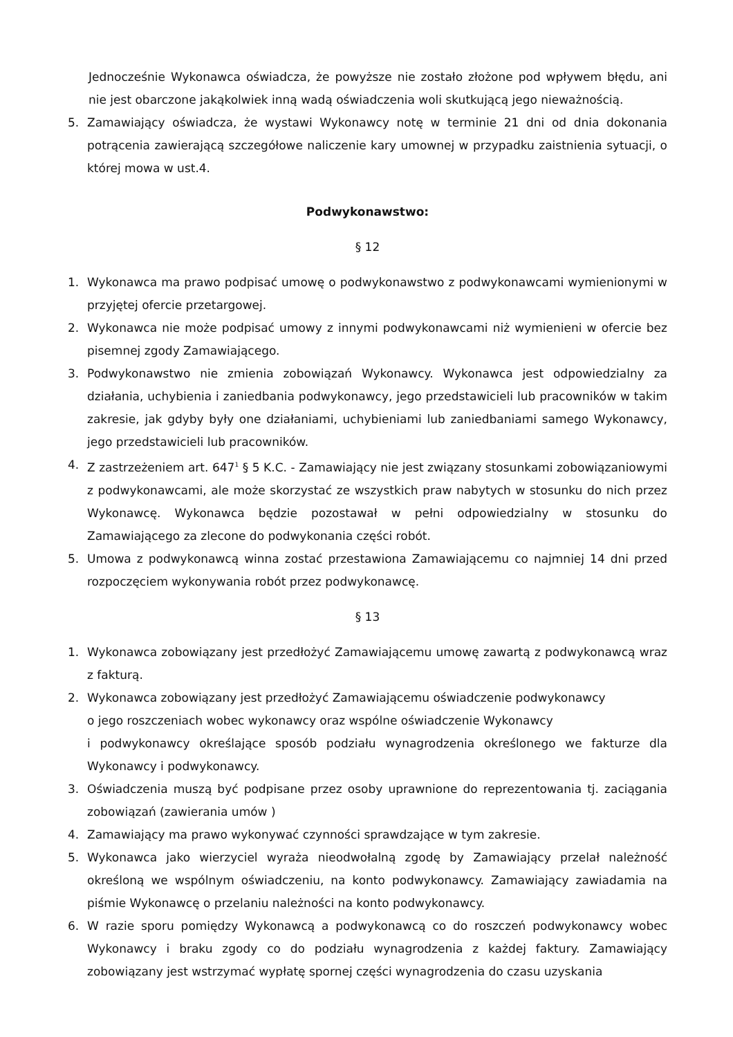Jednocześnie Wykonawca oświadcza, że powyższe nie zostało złożone pod wpływem błędu, ani nie jest obarczone jakąkolwiek inną wadą oświadczenia woli skutkującą jego nieważnością.
5. Zamawiający oświadcza, że wystawi Wykonawcy notę w terminie 21 dni od dnia dokonania potrącenia zawierającą szczegółowe naliczenie kary umownej w przypadku zaistnienia sytuacji, o której mowa w ust.4.
Podwykonawstwo:
§ 12
1. Wykonawca ma prawo podpisać umowę o podwykonawstwo z podwykonawcami wymienionymi w przyjętej ofercie przetargowej.
2. Wykonawca nie może podpisać umowy z innymi podwykonawcami niż wymienieni w ofercie bez pisemnej zgody Zamawiającego.
3. Podwykonawstwo nie zmienia zobowiązań Wykonawcy. Wykonawca jest odpowiedzialny za działania, uchybienia i zaniedbania podwykonawcy, jego przedstawicieli lub pracowników w takim zakresie, jak gdyby były one działaniami, uchybieniami lub zaniedbaniami samego Wykonawcy, jego przedstawicieli lub pracowników.
4. Z zastrzeżeniem art. 647<sup>1</sup> § 5 K.C. - Zamawiający nie jest związany stosunkami zobowiązaniowymi z podwykonawcami, ale może skorzystać ze wszystkich praw nabytych w stosunku do nich przez Wykonawcę. Wykonawca będzie pozostawał w pełni odpowiedzialny w stosunku do Zamawiającego za zlecone do podwykonania części robót.
5. Umowa z podwykonawcą winna zostać przestawiona Zamawiającemu co najmniej 14 dni przed rozpoczęciem wykonywania robót przez podwykonawcę.
§ 13
1. Wykonawca zobowiązany jest przedłożyć Zamawiającemu umowę zawartą z podwykonawcą wraz z fakturą.
2. Wykonawca zobowiązany jest przedłożyć Zamawiającemu oświadczenie podwykonawcy
o jego roszczeniach wobec wykonawcy oraz wspólne oświadczenie Wykonawcy
i podwykonawcy określające sposób podziału wynagrodzenia określonego we fakturze dla Wykonawcy i podwykonawcy.
3. Oświadczenia muszą być podpisane przez osoby uprawnione do reprezentowania tj. zaciągania zobowiązań (zawierania umów )
4. Zamawiający ma prawo wykonywać czynności sprawdzające w tym zakresie.
5. Wykonawca jako wierzyciel wyraża nieodwołalną zgodę by Zamawiający przelał należność określoną we wspólnym oświadczeniu, na konto podwykonawcy. Zamawiający zawiadamia na piśmie Wykonawcę o przelaniu należności na konto podwykonawcy.
6. W razie sporu pomiędzy Wykonawcą a podwykonawcą co do roszczeń podwykonawcy wobec Wykonawcy i braku zgody co do podziału wynagrodzenia z każdej faktury. Zamawiający zobowiązany jest wstrzymać wypłatę spornej części wynagrodzenia do czasu uzyskania